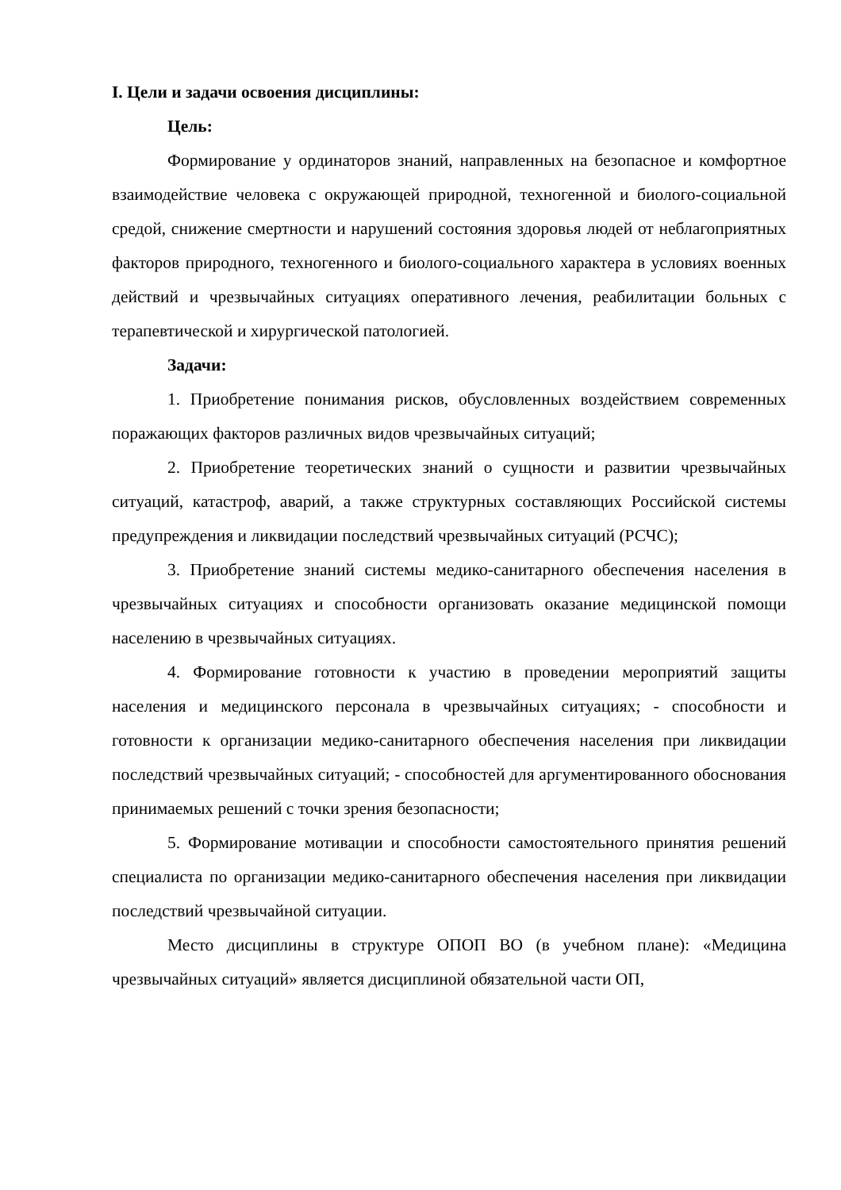I. Цели и задачи освоения дисциплины:
Цель:
Формирование у ординаторов знаний, направленных на безопасное и комфортное взаимодействие человека с окружающей природной, техногенной и биолого-социальной средой, снижение смертности и нарушений состояния здоровья людей от неблагоприятных факторов природного, техногенного и биолого-социального характера в условиях военных действий и чрезвычайных ситуациях оперативного лечения, реабилитации больных с терапевтической и хирургической патологией.
Задачи:
1. Приобретение понимания рисков, обусловленных воздействием современных поражающих факторов различных видов чрезвычайных ситуаций;
2. Приобретение теоретических знаний о сущности и развитии чрезвычайных ситуаций, катастроф, аварий, а также структурных составляющих Российской системы предупреждения и ликвидации последствий чрезвычайных ситуаций (РСЧС);
3. Приобретение знаний системы медико-санитарного обеспечения населения в чрезвычайных ситуациях и способности организовать оказание медицинской помощи населению в чрезвычайных ситуациях.
4. Формирование готовности к участию в проведении мероприятий защиты населения и медицинского персонала в чрезвычайных ситуациях; - способности и готовности к организации медико-санитарного обеспечения населения при ликвидации последствий чрезвычайных ситуаций; - способностей для аргументированного обоснования принимаемых решений с точки зрения безопасности;
5. Формирование мотивации и способности самостоятельного принятия решений специалиста по организации медико-санитарного обеспечения населения при ликвидации последствий чрезвычайной ситуации.
Место дисциплины в структуре ОПОП ВО (в учебном плане): «Медицина чрезвычайных ситуаций» является дисциплиной обязательной части ОП,